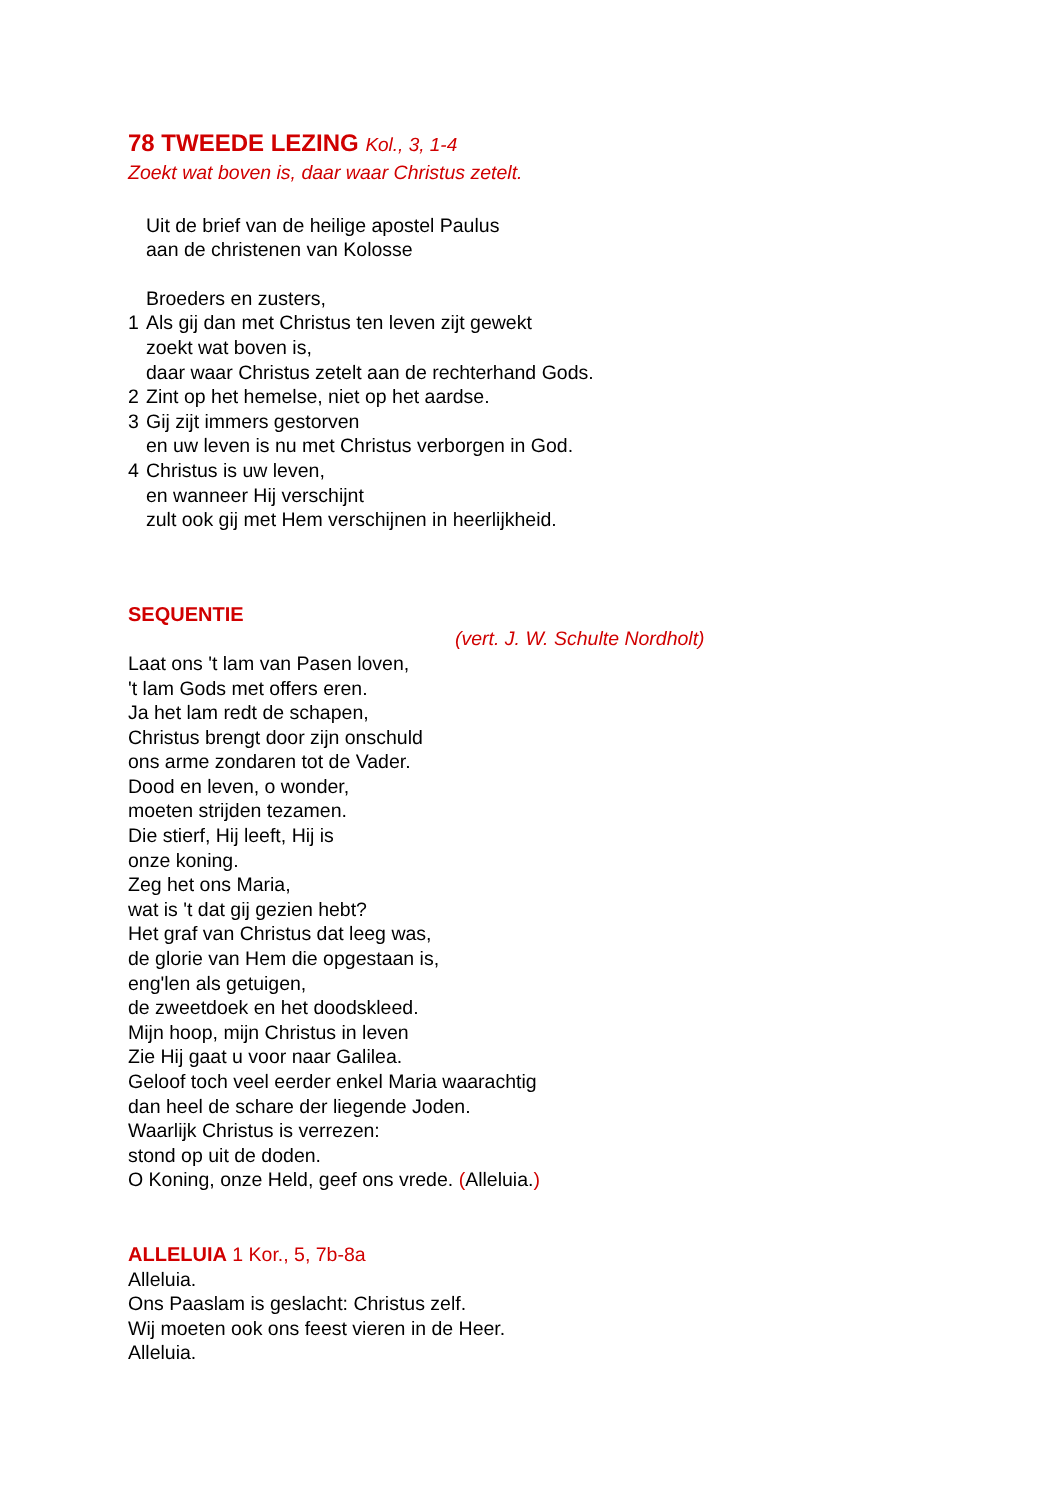78 TWEEDE LEZING Kol., 3, 1-4
Zoekt wat boven is, daar waar Christus zetelt.
Uit de brief van de heilige apostel Paulus
aan de christenen van Kolosse
Broeders en zusters,
1 Als gij dan met Christus ten leven zijt gewekt
zoekt wat boven is,
daar waar Christus zetelt aan de rechterhand Gods.
2 Zint op het hemelse, niet op het aardse.
3 Gij zijt immers gestorven
en uw leven is nu met Christus verborgen in God.
4 Christus is uw leven,
en wanneer Hij verschijnt
zult ook gij met Hem verschijnen in heerlijkheid.
SEQUENTIE
(vert. J. W. Schulte Nordholt)
Laat ons 't lam van Pasen loven,
't lam Gods met offers eren.
Ja het lam redt de schapen,
Christus brengt door zijn onschuld
ons arme zondaren tot de Vader.
Dood en leven, o wonder,
moeten strijden tezamen.
Die stierf, Hij leeft, Hij is
onze koning.
Zeg het ons Maria,
wat is 't dat gij gezien hebt?
Het graf van Christus dat leeg was,
de glorie van Hem die opgestaan is,
eng'len als getuigen,
de zweetdoek en het doodskleed.
Mijn hoop, mijn Christus in leven
Zie Hij gaat u voor naar Galilea.
Geloof toch veel eerder enkel Maria waarachtig
dan heel de schare der liegende Joden.
Waarlijk Christus is verrezen:
stond op uit de doden.
O Koning, onze Held, geef ons vrede. (Alleluia.)
ALLELUIA 1 Kor., 5, 7b-8a
Alleluia.
Ons Paaslam is geslacht: Christus zelf.
Wij moeten ook ons feest vieren in de Heer.
Alleluia.